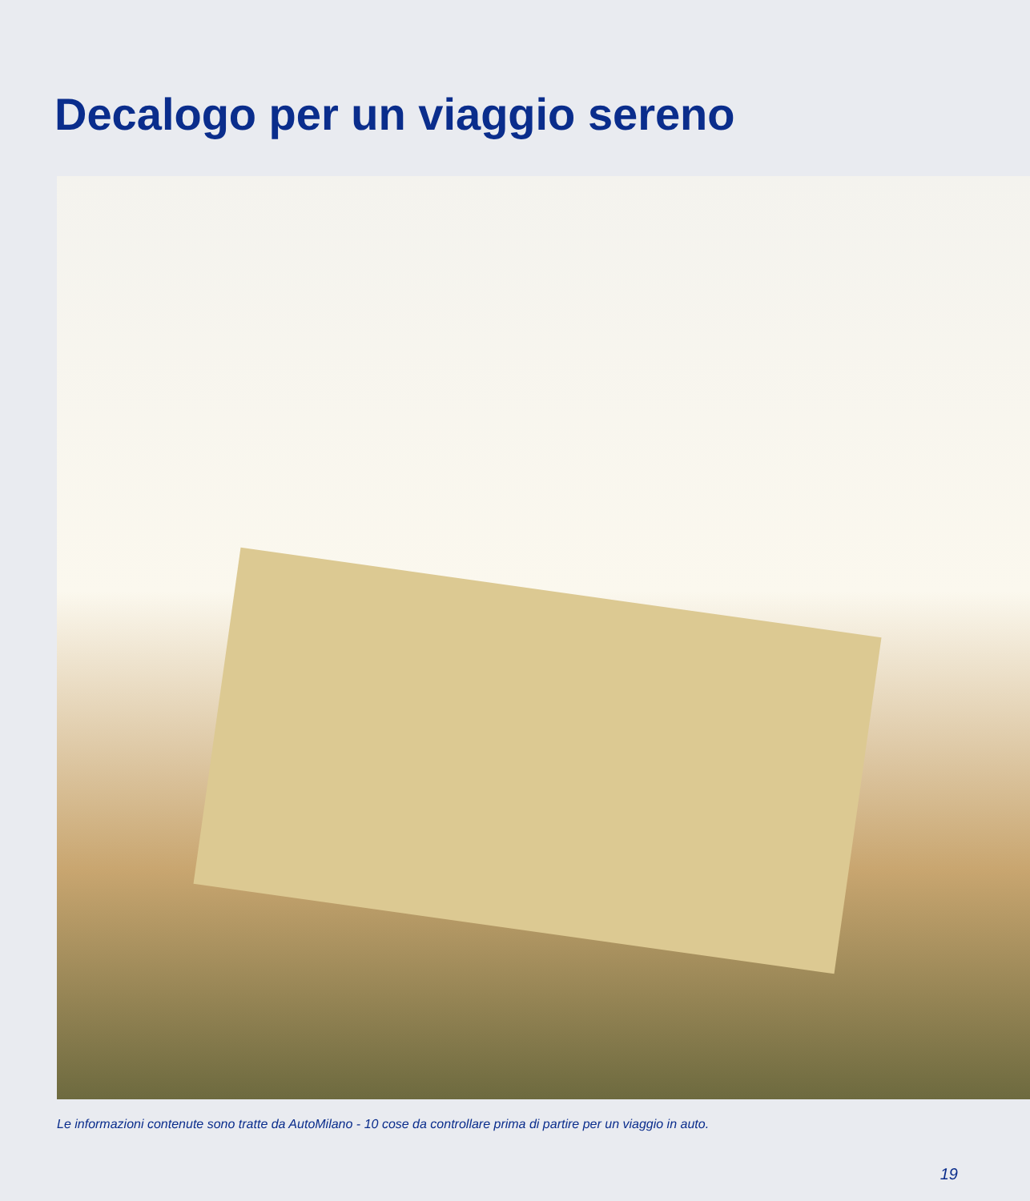Decalogo per un viaggio sereno
Le informazioni contenute sono tratte da AutoMilano - 10 cose da controllare prima di partire per un viaggio in auto.
19